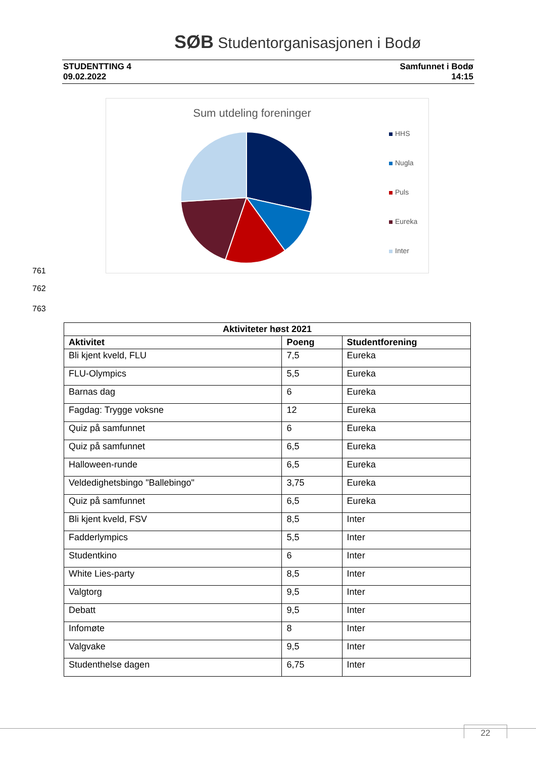SØB Studentorganisasjonen i Bodø
STUDENTTING 4
09.02.2022
Samfunnet i Bodø
14:15
Sum utdeling foreninger
HHS
Nugla
Puls
Eureka
Inter
761
762
763
| Aktiviteter høst 2021 | | |
| --- | --- | --- |
| Aktivitet | Poeng | Studentforening |
| Bli kjent kveld, FLU | 7,5 | Eureka |
| FLU-Olympics | 5,5 | Eureka |
| Barnas dag | 6 | Eureka |
| Fagdag: Trygge voksne | 12 | Eureka |
| Quiz på samfunnet | 6 | Eureka |
| Quiz på samfunnet | 6,5 | Eureka |
| Halloween-runde | 6,5 | Eureka |
| Veldedighetsbingo "Ballebingo" | 3,75 | Eureka |
| Quiz på samfunnet | 6,5 | Eureka |
| Bli kjent kveld, FSV | 8,5 | Inter |
| Fadderlympics | 5,5 | Inter |
| Studentkino | 6 | Inter |
| White Lies-party | 8,5 | Inter |
| Valgtorg | 9,5 | Inter |
| Debatt | 9,5 | Inter |
| Infomøte | 8 | Inter |
| Valgvake | 9,5 | Inter |
| Studenthelse dagen | 6,75 | Inter |
22